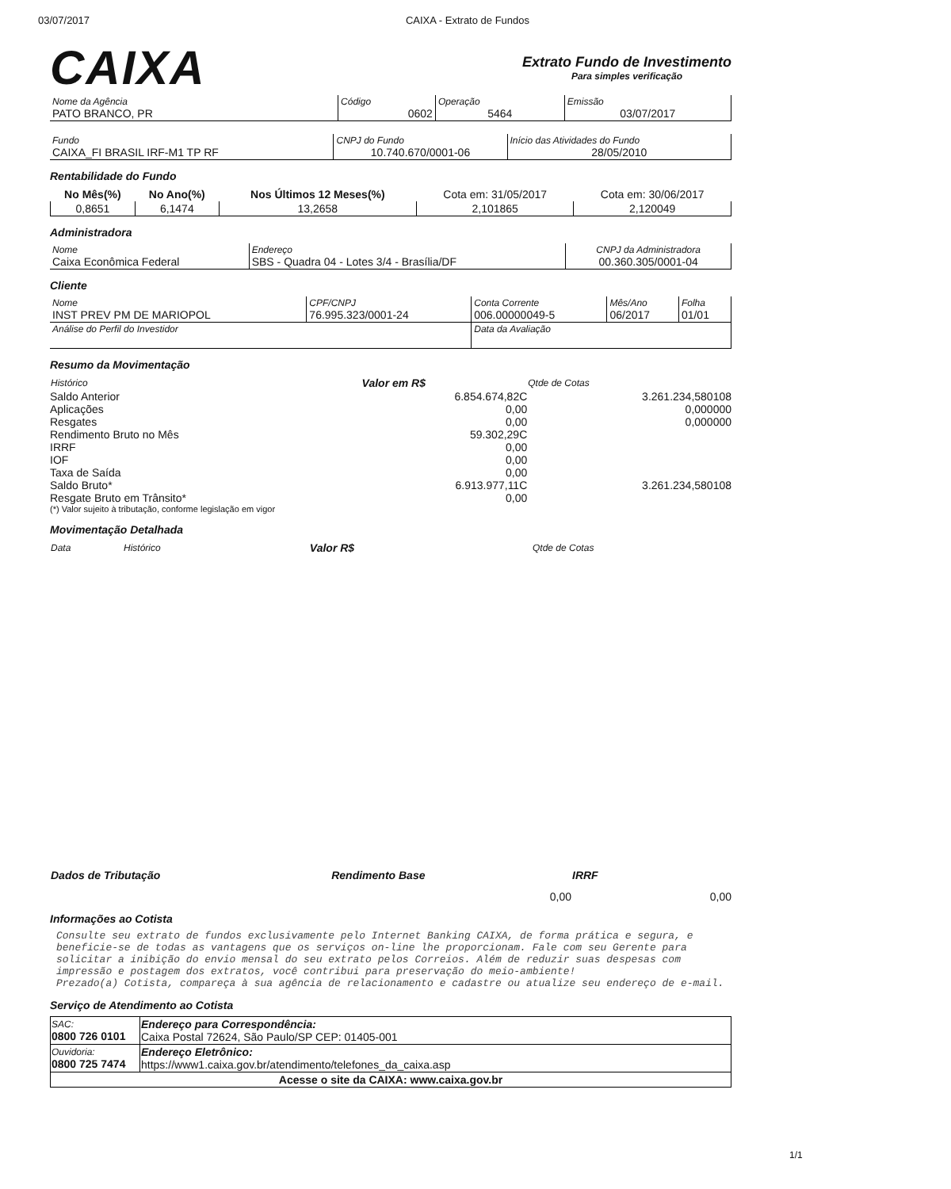03/07/2017 CAIXA - Extrato de Fundos
CAIXA
Extrato Fundo de Investimento
Para simples verificação
| Nome da Agência PATO BRANCO, PR | Código 0602 | Operação 5464 | Emissão 03/07/2017 |
| Fundo CAIXA_FI BRASIL IRF-M1 TP RF | CNPJ do Fundo 10.740.670/0001-06 | Início das Atividades do Fundo 28/05/2010 |
Rentabilidade do Fundo
| No Mês(%) | No Ano(%) | Nos Últimos 12 Meses(%) | Cota em: 31/05/2017 | Cota em: 30/06/2017 |
| 0,8651 | 6,1474 | 13,2658 | 2,101865 | 2,120049 |
Administradora
| Nome Caixa Econômica Federal | Endereço SBS - Quadra 04 - Lotes 3/4 - Brasília/DF | CNPJ da Administradora 00.360.305/0001-04 |
Cliente
| Nome INST PREV PM DE MARIOPOL | CPF/CNPJ 76.995.323/0001-24 | Conta Corrente 006.00000049-5 | Mês/Ano 06/2017 | Folha 01/01 |
| Análise do Perfil do Investidor | | Data da Avaliação | | |
Resumo da Movimentação
| Histórico | Valor em R$ | Qtde de Cotas |
| --- | --- | --- |
| Saldo Anterior | 6.854.674,82C | 3.261.234,580108 |
| Aplicações | 0,00 | 0,000000 |
| Resgates | 0,00 | 0,000000 |
| Rendimento Bruto no Mês | 59.302,29C | |
| IRRF | 0,00 | |
| IOF | 0,00 | |
| Taxa de Saída | 0,00 | |
| Saldo Bruto* | 6.913.977,11C | 3.261.234,580108 |
| Resgate Bruto em Trânsito* | 0,00 | |
(*) Valor sujeito à tributação, conforme legislação em vigor
Movimentação Detalhada
| Data | Histórico | Valor R$ | Qtde de Cotas |
| --- | --- | --- | --- |
| Dados de Tributação | Rendimento Base | IRRF |
| --- | --- | --- |
| | 0,00 | 0,00 |
Informações ao Cotista
Consulte seu extrato de fundos exclusivamente pelo Internet Banking CAIXA, de forma prática e segura, e beneficie-se de todas as vantagens que os serviços on-line lhe proporcionam. Fale com seu Gerente para solicitar a inibição do envio mensal do seu extrato pelos Correios. Além de reduzir suas despesas com impressão e postagem dos extratos, você contribui para preservação do meio-ambiente!
Prezado(a) Cotista, compareça à sua agência de relacionamento e cadastre ou atualize seu endereço de e-mail.
Serviço de Atendimento ao Cotista
| SAC: 0800 726 0101 | Endereço para Correspondência: Caixa Postal 72624, São Paulo/SP CEP: 01405-001 |
| Ouvidoria: 0800 725 7474 | Endereço Eletrônico: https://www1.caixa.gov.br/atendimento/telefones_da_caixa.asp |
| Acesse o site da CAIXA: www.caixa.gov.br | |
1/1